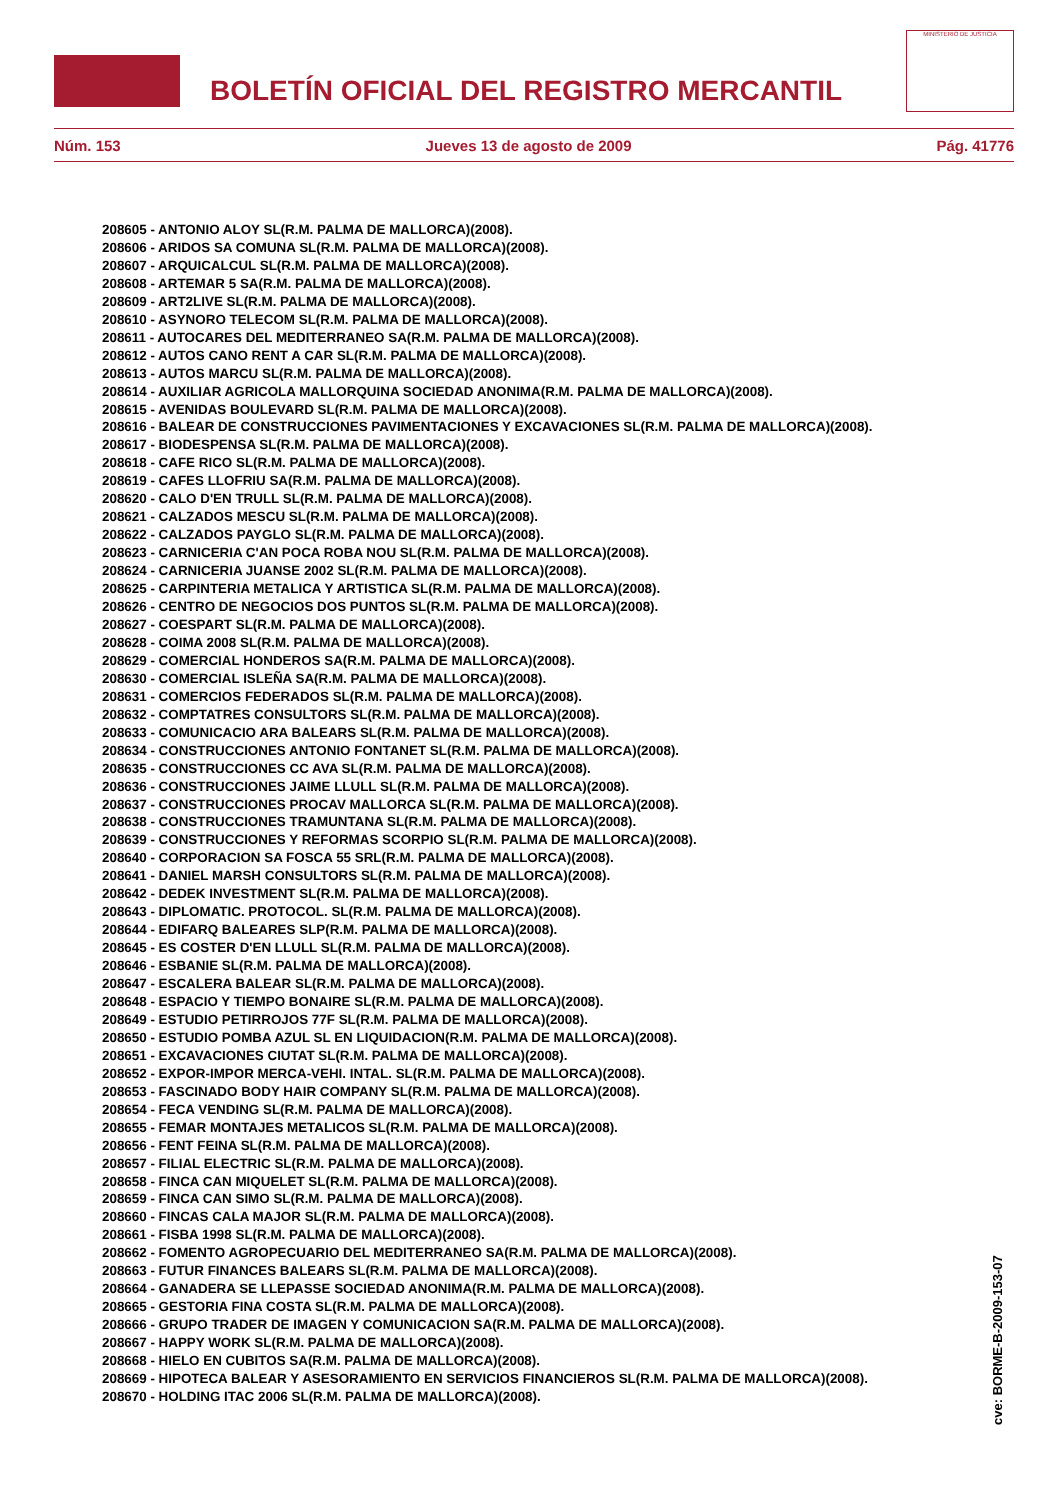BOLETÍN OFICIAL DEL REGISTRO MERCANTIL
MINISTERIO DE JUSTICIA
Núm. 153 Jueves 13 de agosto de 2009 Pág. 41776
208605 - ANTONIO ALOY SL(R.M. PALMA DE MALLORCA)(2008).
208606 - ARIDOS SA COMUNA SL(R.M. PALMA DE MALLORCA)(2008).
208607 - ARQUICALCUL SL(R.M. PALMA DE MALLORCA)(2008).
208608 - ARTEMAR 5 SA(R.M. PALMA DE MALLORCA)(2008).
208609 - ART2LIVE SL(R.M. PALMA DE MALLORCA)(2008).
208610 - ASYNORO TELECOM SL(R.M. PALMA DE MALLORCA)(2008).
208611 - AUTOCARES DEL MEDITERRANEO SA(R.M. PALMA DE MALLORCA)(2008).
208612 - AUTOS CANO RENT A CAR SL(R.M. PALMA DE MALLORCA)(2008).
208613 - AUTOS MARCU SL(R.M. PALMA DE MALLORCA)(2008).
208614 - AUXILIAR AGRICOLA MALLORQUINA SOCIEDAD ANONIMA(R.M. PALMA DE MALLORCA)(2008).
208615 - AVENIDAS BOULEVARD SL(R.M. PALMA DE MALLORCA)(2008).
208616 - BALEAR DE CONSTRUCCIONES PAVIMENTACIONES Y EXCAVACIONES SL(R.M. PALMA DE MALLORCA)(2008).
208617 - BIODESPENSA SL(R.M. PALMA DE MALLORCA)(2008).
208618 - CAFE RICO SL(R.M. PALMA DE MALLORCA)(2008).
208619 - CAFES LLOFRIU SA(R.M. PALMA DE MALLORCA)(2008).
208620 - CALO D'EN TRULL SL(R.M. PALMA DE MALLORCA)(2008).
208621 - CALZADOS MESCU SL(R.M. PALMA DE MALLORCA)(2008).
208622 - CALZADOS PAYGLO SL(R.M. PALMA DE MALLORCA)(2008).
208623 - CARNICERIA C'AN POCA ROBA NOU SL(R.M. PALMA DE MALLORCA)(2008).
208624 - CARNICERIA JUANSE 2002 SL(R.M. PALMA DE MALLORCA)(2008).
208625 - CARPINTERIA METALICA Y ARTISTICA SL(R.M. PALMA DE MALLORCA)(2008).
208626 - CENTRO DE NEGOCIOS DOS PUNTOS SL(R.M. PALMA DE MALLORCA)(2008).
208627 - COESPART SL(R.M. PALMA DE MALLORCA)(2008).
208628 - COIMA 2008 SL(R.M. PALMA DE MALLORCA)(2008).
208629 - COMERCIAL HONDEROS SA(R.M. PALMA DE MALLORCA)(2008).
208630 - COMERCIAL ISLEÑA SA(R.M. PALMA DE MALLORCA)(2008).
208631 - COMERCIOS FEDERADOS SL(R.M. PALMA DE MALLORCA)(2008).
208632 - COMPTATRES CONSULTORS SL(R.M. PALMA DE MALLORCA)(2008).
208633 - COMUNICACIO ARA BALEARS SL(R.M. PALMA DE MALLORCA)(2008).
208634 - CONSTRUCCIONES ANTONIO FONTANET SL(R.M. PALMA DE MALLORCA)(2008).
208635 - CONSTRUCCIONES CC AVA SL(R.M. PALMA DE MALLORCA)(2008).
208636 - CONSTRUCCIONES JAIME LLULL SL(R.M. PALMA DE MALLORCA)(2008).
208637 - CONSTRUCCIONES PROCAV MALLORCA SL(R.M. PALMA DE MALLORCA)(2008).
208638 - CONSTRUCCIONES TRAMUNTANA SL(R.M. PALMA DE MALLORCA)(2008).
208639 - CONSTRUCCIONES Y REFORMAS SCORPIO SL(R.M. PALMA DE MALLORCA)(2008).
208640 - CORPORACION SA FOSCA 55 SRL(R.M. PALMA DE MALLORCA)(2008).
208641 - DANIEL MARSH CONSULTORS SL(R.M. PALMA DE MALLORCA)(2008).
208642 - DEDEK INVESTMENT SL(R.M. PALMA DE MALLORCA)(2008).
208643 - DIPLOMATIC. PROTOCOL. SL(R.M. PALMA DE MALLORCA)(2008).
208644 - EDIFARQ BALEARES SLP(R.M. PALMA DE MALLORCA)(2008).
208645 - ES COSTER D'EN LLULL SL(R.M. PALMA DE MALLORCA)(2008).
208646 - ESBANIE SL(R.M. PALMA DE MALLORCA)(2008).
208647 - ESCALERA BALEAR SL(R.M. PALMA DE MALLORCA)(2008).
208648 - ESPACIO Y TIEMPO BONAIRE SL(R.M. PALMA DE MALLORCA)(2008).
208649 - ESTUDIO PETIRROJOS 77F SL(R.M. PALMA DE MALLORCA)(2008).
208650 - ESTUDIO POMBA AZUL SL EN LIQUIDACION(R.M. PALMA DE MALLORCA)(2008).
208651 - EXCAVACIONES CIUTAT SL(R.M. PALMA DE MALLORCA)(2008).
208652 - EXPOR-IMPOR MERCA-VEHI. INTAL. SL(R.M. PALMA DE MALLORCA)(2008).
208653 - FASCINADO BODY HAIR COMPANY SL(R.M. PALMA DE MALLORCA)(2008).
208654 - FECA VENDING SL(R.M. PALMA DE MALLORCA)(2008).
208655 - FEMAR MONTAJES METALICOS SL(R.M. PALMA DE MALLORCA)(2008).
208656 - FENT FEINA SL(R.M. PALMA DE MALLORCA)(2008).
208657 - FILIAL ELECTRIC SL(R.M. PALMA DE MALLORCA)(2008).
208658 - FINCA CAN MIQUELET SL(R.M. PALMA DE MALLORCA)(2008).
208659 - FINCA CAN SIMO SL(R.M. PALMA DE MALLORCA)(2008).
208660 - FINCAS CALA MAJOR SL(R.M. PALMA DE MALLORCA)(2008).
208661 - FISBA 1998 SL(R.M. PALMA DE MALLORCA)(2008).
208662 - FOMENTO AGROPECUARIO DEL MEDITERRANEO SA(R.M. PALMA DE MALLORCA)(2008).
208663 - FUTUR FINANCES BALEARS SL(R.M. PALMA DE MALLORCA)(2008).
208664 - GANADERA SE LLEPASSE SOCIEDAD ANONIMA(R.M. PALMA DE MALLORCA)(2008).
208665 - GESTORIA FINA COSTA SL(R.M. PALMA DE MALLORCA)(2008).
208666 - GRUPO TRADER DE IMAGEN Y COMUNICACION SA(R.M. PALMA DE MALLORCA)(2008).
208667 - HAPPY WORK SL(R.M. PALMA DE MALLORCA)(2008).
208668 - HIELO EN CUBITOS SA(R.M. PALMA DE MALLORCA)(2008).
208669 - HIPOTECA BALEAR Y ASESORAMIENTO EN SERVICIOS FINANCIEROS SL(R.M. PALMA DE MALLORCA)(2008).
208670 - HOLDING ITAC 2006 SL(R.M. PALMA DE MALLORCA)(2008).
cve: BORME-B-2009-153-07